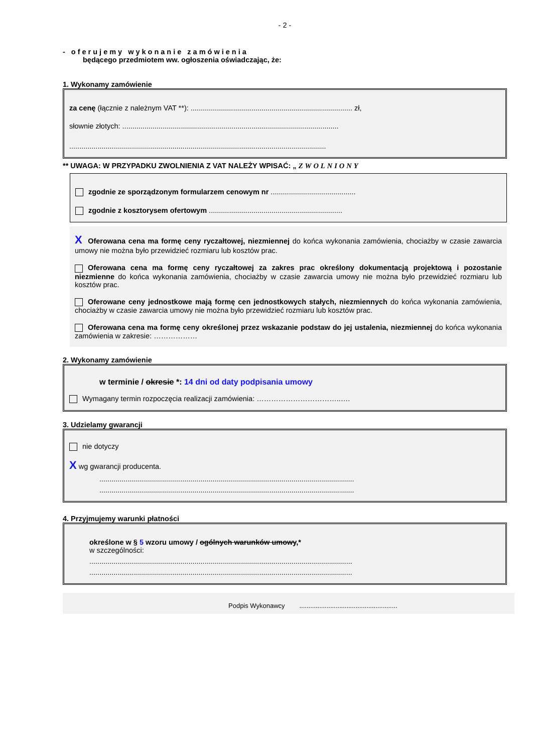- 2 -
- oferujemy wykonanie zamówienia
będącego przedmiotem ww. ogłoszenia oświadczając, że:
1. Wykonamy zamówienie
za cenę (łącznie z należnym VAT **): ................................................................................ zł,
słownie złotych: ...........................................................................................................
...............................................................................................................................
** UWAGA: W PRZYPADKU ZWOLNIENIA Z VAT NALEŻY WPISAĆ: „ ZWOLNIONY
zgodnie ze sporządzonym formularzem cenowym nr ..........................................
zgodnie z kosztorysem ofertowym ..................................................................
X Oferowana cena ma formę ceny ryczałtowej, niezmiennej do końca wykonania zamówienia, chociażby w czasie zawarcia umowy nie można było przewidzieć rozmiaru lub kosztów prac.
Oferowana cena ma formę ceny ryczałtowej za zakres prac określony dokumentacją projektową i pozostanie niezmienne do końca wykonania zamówienia, chociażby w czasie zawarcia umowy nie można było przewidzieć rozmiaru lub kosztów prac.
Oferowane ceny jednostkowe mają formę cen jednostkowych stałych, niezmiennych do końca wykonania zamówienia, chociażby w czasie zawarcia umowy nie można było przewidzieć rozmiaru lub kosztów prac.
Oferowana cena ma formę ceny określonej przez wskazanie podstaw do jej ustalenia, niezmiennej do końca wykonania zamówienia w zakresie: ………………
2. Wykonamy zamówienie
w terminie / okresie *: 14 dni od daty podpisania umowy
Wymagany termin rozpoczęcia realizacji zamówienia: ……………………………..….
3. Udzielamy gwarancji
nie dotyczy
X wg gwarancji producenta.
..............................................................................................................................
..............................................................................................................................
4. Przyjmujemy warunki płatności
określone w § 5 wzoru umowy / ogólnych warunków umowy,*
w szczególności:
..................................................................................................................................
..................................................................................................................................
Podpis Wykonawcy ......................................................